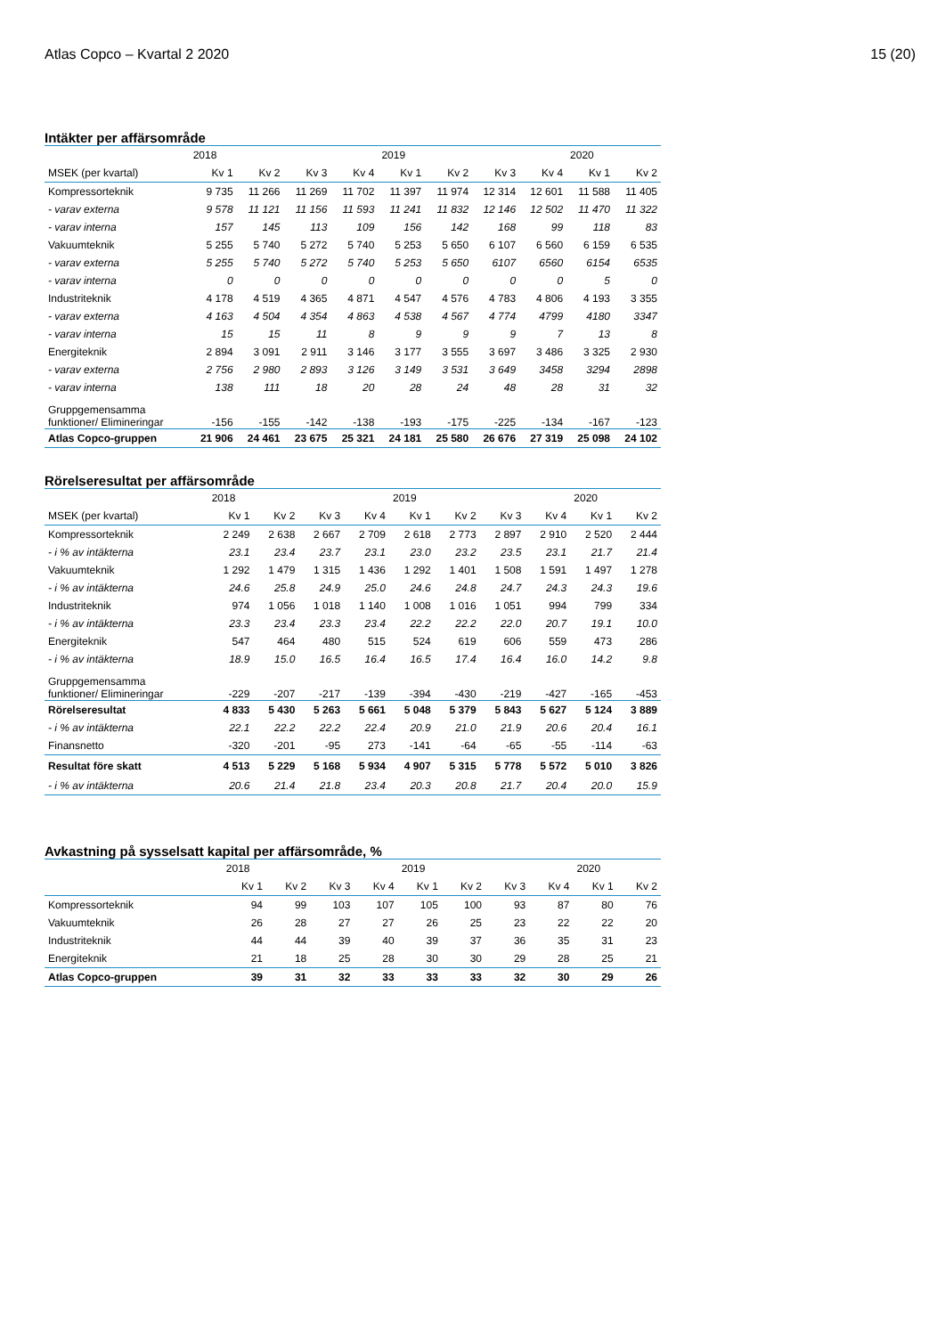Atlas Copco – Kvartal 2 2020 15 (20)
Intäkter per affärsområde
| | 2018 | | | | 2019 | | | | 2020 | |
| --- | --- | --- | --- | --- | --- | --- | --- | --- | --- | --- |
| MSEK (per kvartal) | Kv 1 | Kv 2 | Kv 3 | Kv 4 | Kv 1 | Kv 2 | Kv 3 | Kv 4 | Kv 1 | Kv 2 |
| Kompressorteknik | 9 735 | 11 266 | 11 269 | 11 702 | 11 397 | 11 974 | 12 314 | 12 601 | 11 588 | 11 405 |
| - varav externa | 9 578 | 11 121 | 11 156 | 11 593 | 11 241 | 11 832 | 12 146 | 12 502 | 11 470 | 11 322 |
| - varav interna | 157 | 145 | 113 | 109 | 156 | 142 | 168 | 99 | 118 | 83 |
| Vakuumteknik | 5 255 | 5 740 | 5 272 | 5 740 | 5 253 | 5 650 | 6 107 | 6 560 | 6 159 | 6 535 |
| - varav externa | 5 255 | 5 740 | 5 272 | 5 740 | 5 253 | 5 650 | 6107 | 6560 | 6154 | 6535 |
| - varav interna | 0 | 0 | 0 | 0 | 0 | 0 | 0 | 0 | 5 | 0 |
| Industriteknik | 4 178 | 4 519 | 4 365 | 4 871 | 4 547 | 4 576 | 4 783 | 4 806 | 4 193 | 3 355 |
| - varav externa | 4 163 | 4 504 | 4 354 | 4 863 | 4 538 | 4 567 | 4 774 | 4799 | 4180 | 3347 |
| - varav interna | 15 | 15 | 11 | 8 | 9 | 9 | 9 | 7 | 13 | 8 |
| Energiteknik | 2 894 | 3 091 | 2 911 | 3 146 | 3 177 | 3 555 | 3 697 | 3 486 | 3 325 | 2 930 |
| - varav externa | 2 756 | 2 980 | 2 893 | 3 126 | 3 149 | 3 531 | 3 649 | 3458 | 3294 | 2898 |
| - varav interna | 138 | 111 | 18 | 20 | 28 | 24 | 48 | 28 | 31 | 32 |
| Gruppgemensamma funktioner/ Elimineringar | -156 | -155 | -142 | -138 | -193 | -175 | -225 | -134 | -167 | -123 |
| Atlas Copco-gruppen | 21 906 | 24 461 | 23 675 | 25 321 | 24 181 | 25 580 | 26 676 | 27 319 | 25 098 | 24 102 |
Rörelseresultat per affärsområde
| | 2018 | | | | 2019 | | | | 2020 | |
| --- | --- | --- | --- | --- | --- | --- | --- | --- | --- | --- |
| MSEK (per kvartal) | Kv 1 | Kv 2 | Kv 3 | Kv 4 | Kv 1 | Kv 2 | Kv 3 | Kv 4 | Kv 1 | Kv 2 |
| Kompressorteknik | 2 249 | 2 638 | 2 667 | 2 709 | 2 618 | 2 773 | 2 897 | 2 910 | 2 520 | 2 444 |
| - i % av intäkterna | 23.1 | 23.4 | 23.7 | 23.1 | 23.0 | 23.2 | 23.5 | 23.1 | 21.7 | 21.4 |
| Vakuumteknik | 1 292 | 1 479 | 1 315 | 1 436 | 1 292 | 1 401 | 1 508 | 1 591 | 1 497 | 1 278 |
| - i % av intäkterna | 24.6 | 25.8 | 24.9 | 25.0 | 24.6 | 24.8 | 24.7 | 24.3 | 24.3 | 19.6 |
| Industriteknik | 974 | 1 056 | 1 018 | 1 140 | 1 008 | 1 016 | 1 051 | 994 | 799 | 334 |
| - i % av intäkterna | 23.3 | 23.4 | 23.3 | 23.4 | 22.2 | 22.2 | 22.0 | 20.7 | 19.1 | 10.0 |
| Energiteknik | 547 | 464 | 480 | 515 | 524 | 619 | 606 | 559 | 473 | 286 |
| - i % av intäkterna | 18.9 | 15.0 | 16.5 | 16.4 | 16.5 | 17.4 | 16.4 | 16.0 | 14.2 | 9.8 |
| Gruppgemensamma funktioner/ Elimineringar | -229 | -207 | -217 | -139 | -394 | -430 | -219 | -427 | -165 | -453 |
| Rörelseresultat | 4 833 | 5 430 | 5 263 | 5 661 | 5 048 | 5 379 | 5 843 | 5 627 | 5 124 | 3 889 |
| - i % av intäkterna | 22.1 | 22.2 | 22.2 | 22.4 | 20.9 | 21.0 | 21.9 | 20.6 | 20.4 | 16.1 |
| Finansnetto | -320 | -201 | -95 | 273 | -141 | -64 | -65 | -55 | -114 | -63 |
| Resultat före skatt | 4 513 | 5 229 | 5 168 | 5 934 | 4 907 | 5 315 | 5 778 | 5 572 | 5 010 | 3 826 |
| - i % av intäkterna | 20.6 | 21.4 | 21.8 | 23.4 | 20.3 | 20.8 | 21.7 | 20.4 | 20.0 | 15.9 |
Avkastning på sysselsatt kapital per affärsområde, %
| | 2018 | | | | 2019 | | | | 2020 | |
| --- | --- | --- | --- | --- | --- | --- | --- | --- | --- | --- |
| | Kv 1 | Kv 2 | Kv 3 | Kv 4 | Kv 1 | Kv 2 | Kv 3 | Kv 4 | Kv 1 | Kv 2 |
| Kompressorteknik | 94 | 99 | 103 | 107 | 105 | 100 | 93 | 87 | 80 | 76 |
| Vakuumteknik | 26 | 28 | 27 | 27 | 26 | 25 | 23 | 22 | 22 | 20 |
| Industriteknik | 44 | 44 | 39 | 40 | 39 | 37 | 36 | 35 | 31 | 23 |
| Energiteknik | 21 | 18 | 25 | 28 | 30 | 30 | 29 | 28 | 25 | 21 |
| Atlas Copco-gruppen | 39 | 31 | 32 | 33 | 33 | 33 | 32 | 30 | 29 | 26 |